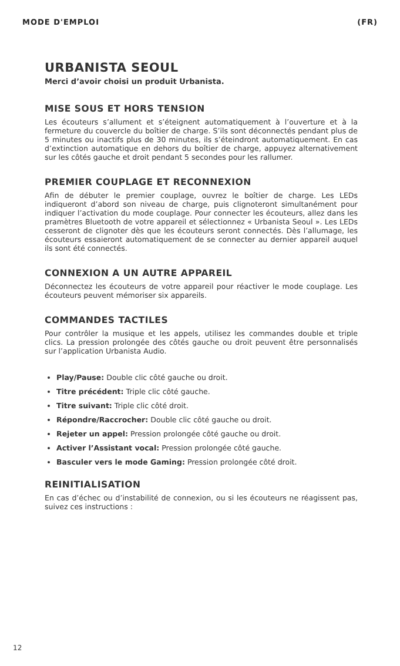MODE D'EMPLOI (FR)
URBANISTA SEOUL
Merci d’avoir choisi un produit Urbanista.
MISE SOUS ET HORS TENSION
Les écouteurs s’allument et s’éteignent automatiquement à l’ouverture et à la fermeture du couvercle du boîtier de charge. S’ils sont déconnectés pendant plus de 5 minutes ou inactifs plus de 30 minutes, ils s’éteindront automatiquement. En cas d’extinction automatique en dehors du boîtier de charge, appuyez alternativement sur les côtés gauche et droit pendant 5 secondes pour les rallumer.
PREMIER COUPLAGE ET RECONNEXION
Afin de débuter le premier couplage, ouvrez le boîtier de charge. Les LEDs indiqueront d’abord son niveau de charge, puis clignoteront simultanément pour indiquer l’activation du mode couplage. Pour connecter les écouteurs, allez dans les pramètres Bluetooth de votre appareil et sélectionnez « Urbanista Seoul ». Les LEDs cesseront de clignoter dès que les écouteurs seront connectés. Dès l’allumage, les écouteurs essaieront automatiquement de se connecter au dernier appareil auquel ils sont été connectés.
CONNEXION A UN AUTRE APPAREIL
Déconnectez les écouteurs de votre appareil pour réactiver le mode couplage. Les écouteurs peuvent mémoriser six appareils.
COMMANDES TACTILES
Pour contrôler la musique et les appels, utilisez les commandes double et triple clics. La pression prolongée des côtés gauche ou droit peuvent être personnalisés sur l’application Urbanista Audio.
Play/Pause: Double clic côté gauche ou droit.
Titre précédent: Triple clic côté gauche.
Titre suivant: Triple clic côté droit.
Répondre/Raccrocher: Double clic côté gauche ou droit.
Rejeter un appel: Pression prolongée côté gauche ou droit.
Activer l’Assistant vocal: Pression prolongée côté gauche.
Basculer vers le mode Gaming: Pression prolongée côté droit.
REINITIALISATION
En cas d’échec ou d’instabilité de connexion, ou si les écouteurs ne réagissent pas, suivez ces instructions :
12